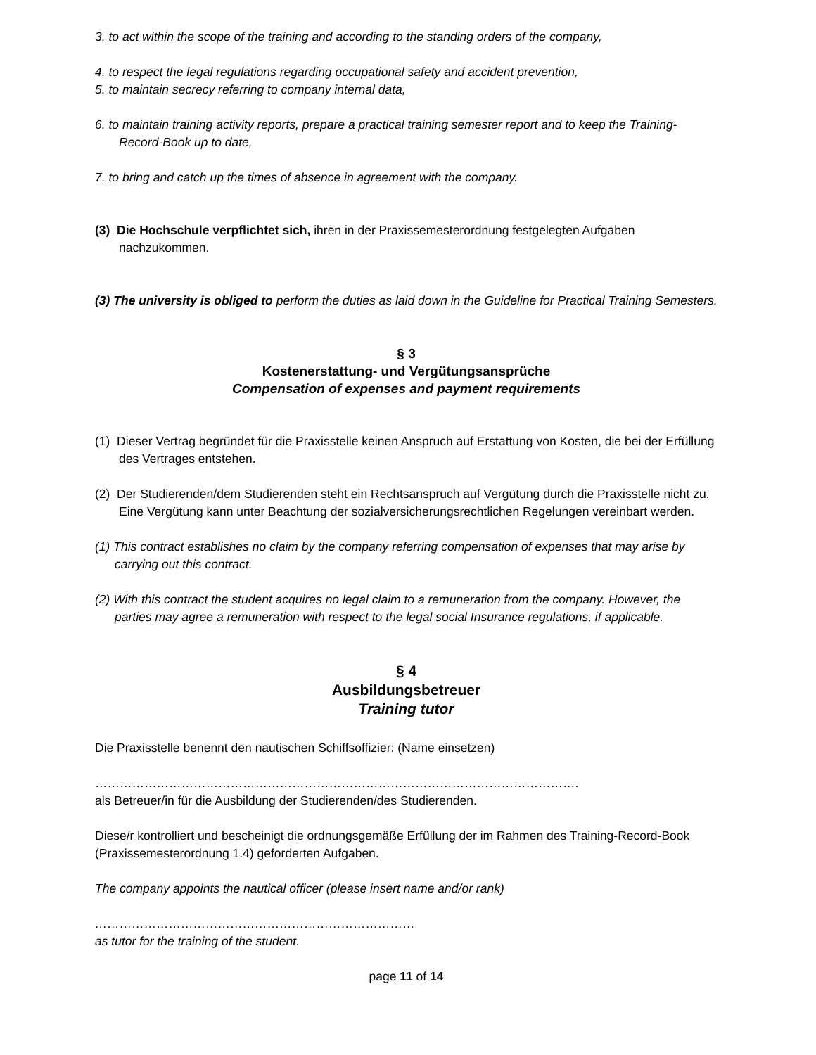3. to act within the scope of the training and according to the standing orders of the company,
4. to respect the legal regulations regarding occupational safety and accident prevention,
5. to maintain secrecy referring to company internal data,
6. to maintain training activity reports, prepare a practical training semester report and to keep the Training-Record-Book up to date,
7. to bring and catch up the times of absence in agreement with the company.
(3) Die Hochschule verpflichtet sich, ihren in der Praxissemesterordnung festgelegten Aufgaben nachzukommen.
(3) The university is obliged to perform the duties as laid down in the Guideline for Practical Training Semesters.
§ 3
Kostenerstattung- und Vergütungsansprüche
Compensation of expenses and payment requirements
(1) Dieser Vertrag begründet für die Praxisstelle keinen Anspruch auf Erstattung von Kosten, die bei der Erfüllung des Vertrages entstehen.
(2) Der Studierenden/dem Studierenden steht ein Rechtsanspruch auf Vergütung durch die Praxisstelle nicht zu. Eine Vergütung kann unter Beachtung der sozialversicherungsrechtlichen Regelungen vereinbart werden.
(1) This contract establishes no claim by the company referring compensation of expenses that may arise by carrying out this contract.
(2) With this contract the student acquires no legal claim to a remuneration from the company. However, the parties may agree a remuneration with respect to the legal social Insurance regulations, if applicable.
§ 4
Ausbildungsbetreuer
Training tutor
Die Praxisstelle benennt den nautischen Schiffsoffizier: (Name einsetzen)
……………………………………………………………………………………………………….
als Betreuer/in für die Ausbildung der Studierenden/des Studierenden.
Diese/r kontrolliert und bescheinigt die ordnungsgemäße Erfüllung der im Rahmen des Training-Record-Book (Praxissemesterordnung 1.4) geforderten Aufgaben.
The company appoints the nautical officer (please insert name and/or rank)
……………………………………………………………………
as tutor for the training of the student.
page 11 of 14